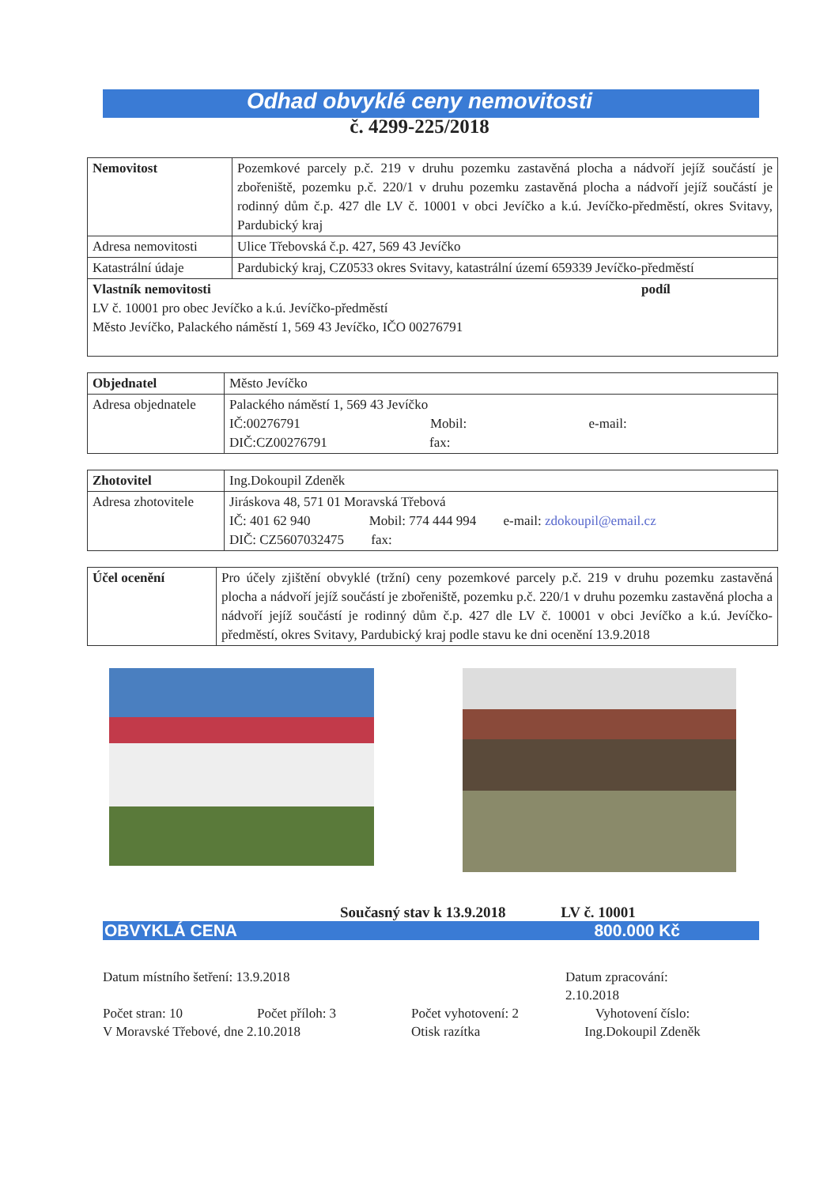Odhad obvyklé ceny nemovitosti
č. 4299-225/2018
| Nemovitost | Pozemkové parcely p.č. 219 v druhu pozemku zastavěná plocha a nádvoří jejíž součástí je zbořeniště, pozemku p.č. 220/1 v druhu pozemku zastavěná plocha a nádvoří jejíž součástí je rodinný dům č.p. 427 dle LV č. 10001 v obci Jevíčko a k.ú. Jevíčko-předměstí, okres Svitavy, Pardubický kraj |
| Adresa nemovitosti | Ulice Třebovská č.p. 427, 569 43 Jevíčko |
| Katastrální údaje | Pardubický kraj, CZ0533 okres Svitavy, katastrální území 659339 Jevíčko-předměstí |
| Vlastník nemovitosti podíl LV č. 10001 pro obec Jevíčko a k.ú. Jevíčko-předměstí Město Jevíčko, Palackého náměstí 1, 569 43 Jevíčko, IČO 00276791 | |
| Objednatel | Město Jevíčko |
| Adresa objednatele | Palackého náměstí 1, 569 43 Jevíčko IČ:00276791 Mobil: e-mail: DIČ:CZ00276791 fax: |
| Zhotovitel | Ing.Dokoupil Zdeněk |
| Adresa zhotovitele | Jiráskova 48, 571 01 Moravská Třebová IČ: 401 62 940 Mobil: 774 444 994 e-mail: zdokoupil@email.cz DIČ: CZ5607032475 fax: |
| Účel ocenění | Pro účely zjištění obvyklé (tržní) ceny pozemkové parcely p.č. 219 v druhu pozemku zastavěná plocha a nádvoří jejíž součástí je zbořeniště, pozemku p.č. 220/1 v druhu pozemku zastavěná plocha a nádvoří jejíž součástí je rodinný dům č.p. 427 dle LV č. 10001 v obci Jevíčko a k.ú. Jevíčko-předměstí, okres Svitavy, Pardubický kraj podle stavu ke dni ocenění 13.9.2018 |
Současný stav k 13.9.2018 LV č. 10001
OBVYKLÁ CENA 800.000 Kč
Datum místního šetření: 13.9.2018
Datum zpracování: 2.10.2018
Počet stran: 10
Počet příloh: 3
Počet vyhotovení: 2
Vyhotovení číslo:
V Moravské Třebové, dne 2.10.2018
Otisk razítka
Ing.Dokoupil Zdeněk